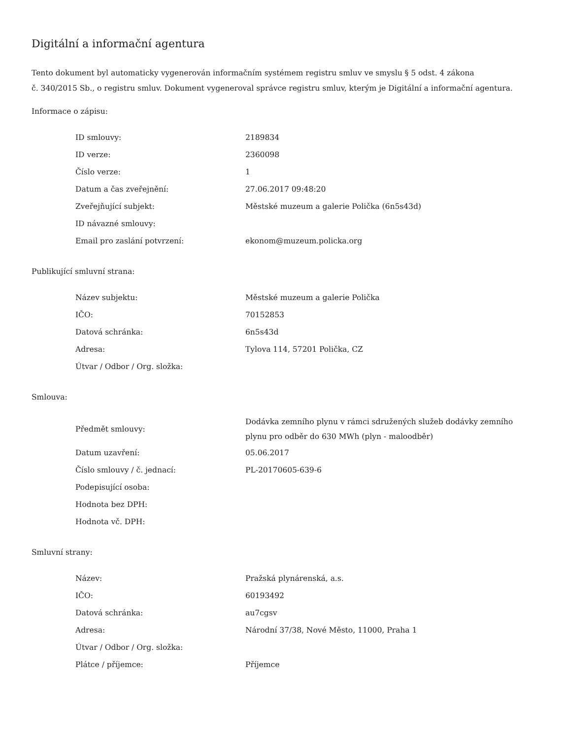Digitální a informační agentura
Tento dokument byl automaticky vygenerován informačním systémem registru smluv ve smyslu § 5 odst. 4 zákona
č. 340/2015 Sb., o registru smluv. Dokument vygeneroval správce registru smluv, kterým je Digitální a informační agentura.
Informace o zápisu:
| ID smlouvy: | 2189834 |
| ID verze: | 2360098 |
| Číslo verze: | 1 |
| Datum a čas zveřejnění: | 27.06.2017 09:48:20 |
| Zveřejňující subjekt: | Městské muzeum a galerie Polička (6n5s43d) |
| ID návazné smlouvy: | |
| Email pro zaslání potvrzení: | ekonom@muzeum.policka.org |
Publikující smluvní strana:
| Název subjektu: | Městské muzeum a galerie Polička |
| IČO: | 70152853 |
| Datová schránka: | 6n5s43d |
| Adresa: | Tylova 114, 57201 Polička, CZ |
| Útvar / Odbor / Org. složka: | |
Smlouva:
| Předmět smlouvy: | Dodávka zemního plynu v rámci sdružených služeb dodávky zemního plynu pro odběr do 630 MWh (plyn - maloodběr) |
| Datum uzavření: | 05.06.2017 |
| Číslo smlouvy / č. jednací: | PL-20170605-639-6 |
| Podepisující osoba: | |
| Hodnota bez DPH: | |
| Hodnota vč. DPH: | |
Smluvní strany:
| Název: | Pražská plynárenská, a.s. |
| IČO: | 60193492 |
| Datová schránka: | au7cgsv |
| Adresa: | Národní 37/38, Nové Město, 11000, Praha 1 |
| Útvar / Odbor / Org. složka: | |
| Plátce / příjemce: | Příjemce |